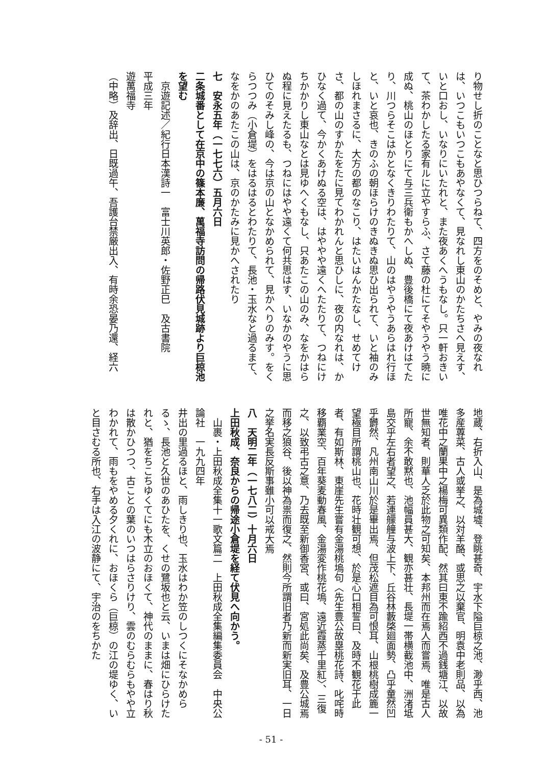り物せし折のことなと思ひつらねて、四方をのそめと、やみの夜なれは、いつこもいつこもあやなくて、見なれし東山のかたちさへ見えす、いと口おし、いなりにいたれと、また夜あくへうもなし。只一軒おきいて、茶わかしたる家有ルに立やすらふ、さて藤の杜にてそやうやう暁に成ぬ、桃山のほとりにて与三兵衛もかへしぬ、豊後橋にて夜あけはてたり、川つらそこはかとなくきりわたりて、山のはやうやうあらはれ行ほと、いと哀也、きのふの朝ほらけのきぬきぬ思ひ出られて、いと袖のみしほれまさるに、大方の都のなこり、はたいはんかたなし、せめてけさ、都の山のすかたをたに見てわかれんと思ひしに、夜の内なれは、かひなく過て、今かくあけぬる空は、はややや遠くへたたりて、つねにけちかかりし東山なとは見ゆへくもなし、只あたこの山のみ、なをかはらぬ程に見えたるも、つねにはやや遠くて何共思はす、いなかのやうに思ひてのそみし峰の、今は京の山となかめられて、見かへりのみす。をくらつつみ（小倉堤）をはるはるとわたりて、長池・玉水なと過るまて、なをかのあたこの山は、京のかたみに見かへされたり
七　安永五年（一七七六）五月六日
二条城番として在京中の篠本廉、萬福寺訪問の帰路伏見城跡より巨椋池を望む
　京遊記述／紀行日本漢詩一　富士川英郎・佐野正巳　及古書院
平成三年
遊萬福寺
（中略）及辞出、日既過午、吾護台禁厳出入、有時余恐晏乃還、経六
地蔵、右折入山、是為城墟、登眺甚奇、宇水下隘巨椋之池、渺乎西、池多産蓴菜、古人或挙之、以対羊酪、或思之以棄官、明袁中老則品、以為唯花中之蘭果中之楊梅可異類作配、然其曰東不踰紹西不過銭塘江、以故世無知者、則華人乏於此物之可知矣、本邦州而在焉人而嘗焉、唯是古人所寵、余不敢黙也、池幅員甚大、観亦甚壮、長堤一帯横截池中、洲渚坻島交乎左右者望之、若連艨艟与波上下、丘谷林藪棨廻面勢、凸乎童然凹乎欝然、凡州南山川於是畢出焉、但茂松遮目為可恨耳、山根桃樹成簏一望極目所謂桃山也、花時壮観可想、於是心口相誓曰、及時不観花于此者、有如斯林、東崖先生嘗有金湯桃塢句〈先生豊公故塁桃花詩、叱咤時移覇業空、百年葵麦動春風、金湯変作桃花塢、遠近霞蒸千里紅〉、三復之、以致弔古之意、乃去既至新御香宮、或曰、宮処此尚矣、及豊公城焉而移之狼谷、後以神為祟而復之、然則今所謂旧者乃新而新実旧耳、一日之挙名実長反斯事雖小可以戒大焉
八　天明二年（一七八二）十月六日
上田秋成、奈良からの帰途小倉堤を経て伏見へ向かう。
　山裹・上田秋成全集十一歌文篇二　上田秋成全集編集委員会　中央公論社　一九九四年
井出の里過るほと、雨しきり也、玉水はわか笠のしつくにそなかめらるゝ、長池と久世のあひたを、くせの鷺坂也と云、いまは畑にひらけたれと、猶をちこちゆくてにも木立のおほくて、神代のままに、春はり秋は散かひつつ、古ことの葉のいつはらさりけり、雲のむらむらもやや立わかれて、雨もをやめる夕くれに、おほくら（巨椋）の江の堤ゆく、いと目さむる所也、右手は入江の波静にて、宇治のをちかた
- 51 -